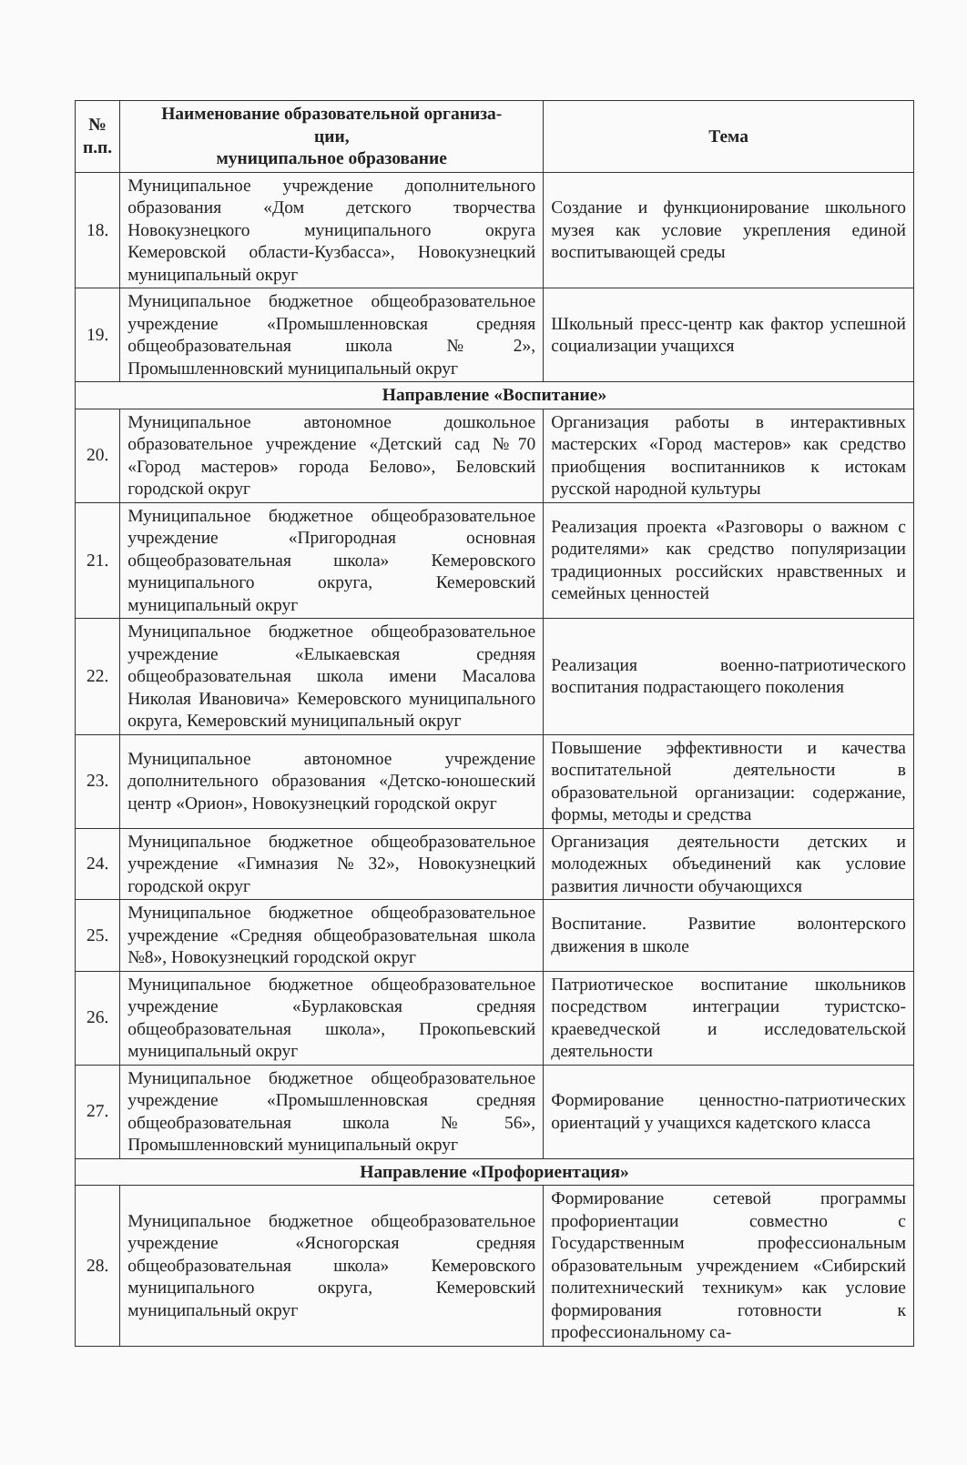| № п.п. | Наименование образовательной организа- ции, муниципальное образование | Тема |
| --- | --- | --- |
| 18. | Муниципальное учреждение дополнительного образования «Дом детского творчества Новокузнецкого муниципального округа Кемеровской области-Кузбасса», Новокузнецкий муниципальный округ | Создание и функционирование школьного музея как условие укрепления единой воспитывающей среды |
| 19. | Муниципальное бюджетное общеобразовательное учреждение «Промышленновская средняя общеобразовательная школа №2», Промышленновский муниципальный округ | Школьный пресс-центр как фактор успешной социализации учащихся |
| Направление «Воспитание» | | |
| 20. | Муниципальное автономное дошкольное образовательное учреждение «Детский сад №70 «Город мастеров» города Белово», Беловский городской округ | Организация работы в интерактивных мастерских «Город мастеров» как средство приобщения воспитанников к истокам русской народной культуры |
| 21. | Муниципальное бюджетное общеобразовательное учреждение «Пригородная основная общеобразовательная школа» Кемеровского муниципального округа, Кемеровский муниципальный округ | Реализация проекта «Разговоры о важном с родителями» как средство популяризации традиционных российских нравственных и семейных ценностей |
| 22. | Муниципальное бюджетное общеобразовательное учреждение «Елыкаевская средняя общеобразовательная школа имени Масалова Николая Ивановича» Кемеровского муниципального округа, Кемеровский муниципальный округ | Реализация военно-патриотического воспитания подрастающего поколения |
| 23. | Муниципальное автономное учреждение дополнительного образования «Детско-юношеский центр «Орион», Новокузнецкий городской округ | Повышение эффективности и качества воспитательной деятельности в образовательной организации: содержание, формы, методы и средства |
| 24. | Муниципальное бюджетное общеобразовательное учреждение «Гимназия №32», Новокузнецкий городской округ | Организация деятельности детских и молодежных объединений как условие развития личности обучающихся |
| 25. | Муниципальное бюджетное общеобразовательное учреждение «Средняя общеобразовательная школа №8», Новокузнецкий городской округ | Воспитание. Развитие волонтерского движения в школе |
| 26. | Муниципальное бюджетное общеобразовательное учреждение «Бурлаковская средняя общеобразовательная школа», Прокопьевский муниципальный округ | Патриотическое воспитание школьников посредством интеграции туристско-краеведческой и исследовательской деятельности |
| 27. | Муниципальное бюджетное общеобразовательное учреждение «Промышленновская средняя общеобразовательная школа №56», Промышленновский муниципальный округ | Формирование ценностно-патриотических ориентаций у учащихся кадетского класса |
| Направление «Профориентация» | | |
| 28. | Муниципальное бюджетное общеобразовательное учреждение «Ясногорская средняя общеобразовательная школа» Кемеровского муниципального округа, Кемеровский муниципальный округ | Формирование сетевой программы профориентации совместно с Государственным профессиональным образовательным учреждением «Сибирский политехнический техникум» как условие формирования готовности к профессиональному са- |